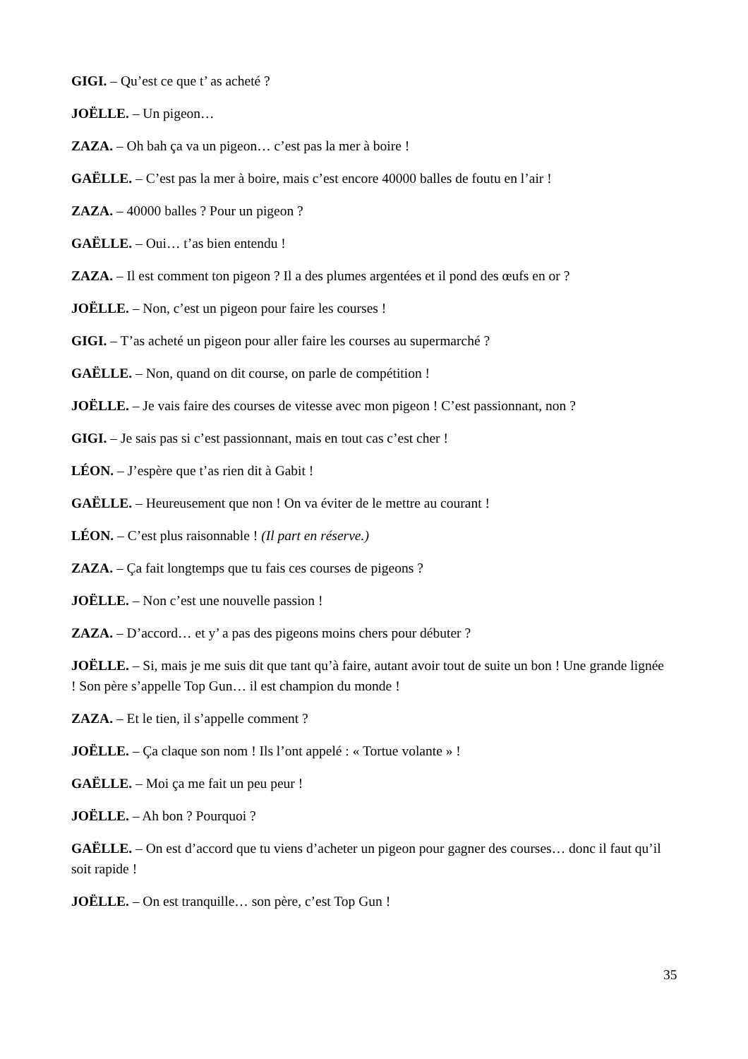GIGI. – Qu’est ce que t’ as acheté ?
JOËLLE. – Un pigeon…
ZAZA. – Oh bah ça va un pigeon… c’est pas la mer à boire !
GAËLLE. – C’est pas la mer à boire, mais c’est encore 40000 balles de foutu en l’air !
ZAZA. – 40000 balles ? Pour un pigeon ?
GAËLLE. – Oui… t’as bien entendu !
ZAZA. – Il est comment ton pigeon ? Il a des plumes argentées et il pond des œufs en or ?
JOËLLE. – Non, c’est un pigeon pour faire les courses !
GIGI. – T’as acheté un pigeon pour aller faire les courses au supermarché ?
GAËLLE. – Non, quand on dit course, on parle de compétition !
JOËLLE. – Je vais faire des courses de vitesse avec mon pigeon ! C’est passionnant, non ?
GIGI. – Je sais pas si c’est passionnant, mais en tout cas c’est cher !
LÉON. – J’espère que t’as rien dit à Gabit !
GAËLLE. – Heureusement que non ! On va éviter de le mettre au courant !
LÉON. – C’est plus raisonnable ! (Il part en réserve.)
ZAZA. – Ça fait longtemps que tu fais ces courses de pigeons ?
JOËLLE. – Non c’est une nouvelle passion !
ZAZA. – D’accord… et y’ a pas des pigeons moins chers pour débuter ?
JOËLLE. – Si, mais je me suis dit que tant qu’à faire, autant avoir tout de suite un bon ! Une grande lignée ! Son père s’appelle Top Gun… il est champion du monde !
ZAZA. – Et le tien, il s’appelle comment ?
JOËLLE. – Ça claque son nom ! Ils l’ont appelé : « Tortue volante » !
GAËLLE. – Moi ça me fait un peu peur !
JOËLLE. – Ah bon ? Pourquoi ?
GAËLLE. – On est d’accord que tu viens d’acheter un pigeon pour gagner des courses… donc il faut qu’il soit rapide !
JOËLLE. – On est tranquille… son père, c’est Top Gun !
35